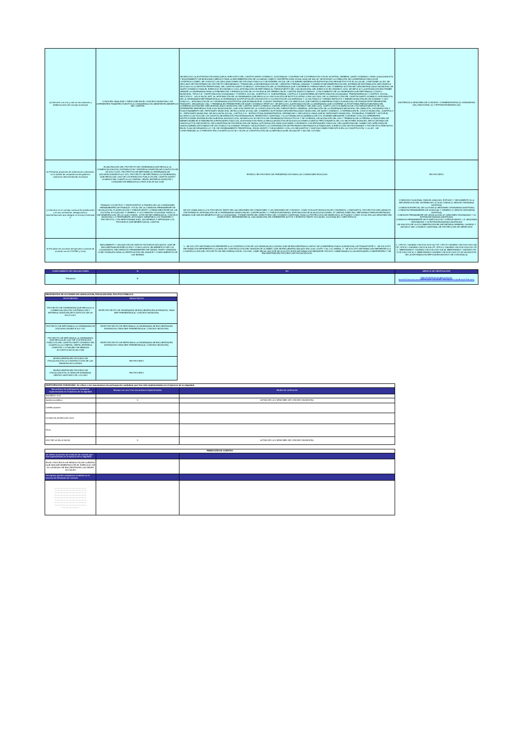| a) Intervenir con voz y voto en las sesiones y deliberaciones del concejo municipal | CONOCER, ANALIZAR Y RESOLVER EN EL CONCEJO MUNICIPAL LOS DIFERENTES TRAMITES PUESTOS A CONSIDERACION SIEMPRE EN BENEFICIO DEL CANTON | SE IMPULSO LA AUTORIZACIÓN PARA QUE AL EJECUTIVO DEL CANTÓN SANTO DOMINGO, SUSCRIBA EL CONVENIO DE COOPERACIÓN CON EL HOSPITAL GENERAL SANTO DOMINGO, PARA LA ADQUISICIÓN Y EQUIPAMENTO DE MOBILIARIO MÉDICO PARA LA IMPLEMENTACIÓN DE LA UNIDAD GINECO-OBSTÉTRICA EN DICHA CASA DE SALUD; SE APROBÓ LA CREACIÓN DE LA EMPRESA PÚBLICA DE CONSTRUCCIONES; SE CONOCIÓ LAS DECLARACIONES DE UTILIDAD PÚBLICA O DE INTERÉS SOCIAL DE LOS BIENES MATERIA DE EXPROPIACIÓN RESUELTOS POR EL ALCALDE, CONFORME LA LEY; SE DECLARÓ DE PRIORITARIO EL PROYECTO DENOMINADO: "FINANCIAR LA MODERNIZACIÓN DEL CATASTRO PREDIAL URBANO Y DISEÑO E IMPLEMENTACIÓN DEL SISTEMA DE INFORMACIÓN GEOGRÁFICA APLICADO A LA GESTIÓN TERRITORIAL DEL CANTÓN SANTO DOMINGO"; APROBACIÓN DE LA ORDENANZA QUE CONTIENE EL PRESUPUESTO DEL GOBIERNO AUTÓNOMO DESCENTRALIZADO MUNICIPAL DE SANTO DOMINGO PARA EL EJERCICIO ECONÓMICO 2019; APROBACIÓN DE REFORMAS AL PRESUPUESTO DEL GAD MUNICIPAL DEL EJERCICIO ECONÓMICO 2019; SE IMPULSO LA APROBACIÓN EN PRIMER DEBATE LA ORDENANZA PARA LA PREVENCIÓN Y ERRADICACIÓN DE LA VIOLENCIA DE GÉNERO EN EL CANTÓN SANTO DOMINGO. CONOCIMIENTO DE LA ORDENANZA QUE REFORMA AL CÓDIGO MUNICIPAL, TÍTULO III - PARTICIPACIÓN CIUDADANA Y CONTROL SOCIAL, SUBTÍTULO II -SUBSISTEMAS, CAPÍTULO II-SUBSISTEMA DE PARTICIPACIÓN CIUDADANA, TRANSPARENCIA Y CONTROL SOCIAL, SECCIÓN IV - SILLA VACÍA, ART. 30; APROBACIÓN DE LA ORDENANZA QUE REGULA LA CIRCULACIÓN DE MOTOCICLETAS L3 EN LAS VÍAS, DE LA JURISDICCIÓN DEL CANTÓN SANTO DOMINGO; APROBACIÓN DE LA ORDENANZA REFORMATORIA A LA ORDENANZA SUSTITUTIVA DE UTILIZACIÓN U OCUPACIÓN DE LAS AVENIDAS Y LA VÍA PÚBLICA Y DEMÁS ESPACIOS Y BIENES MUNICIPALES DE DOMINIO Y USO PÚBLICO, ; APROBACION DE LA "ORDENANZA SUSTITUTIVA QUE ESTABLECE EL CUADRO TARIFARIO DE LOS SERVICIOS QUE PRESTA LA EMPRESA PÚBLICA MUNICIPAL DE TRANSPORTE TERRESTRE, TRÁNSITO, SEGURIDAD VIAL Y TERMINALES TERRESTRES DE SANTO DOMINGO EPMT-SD"; SE IMPULSO LA APROBACIÓN DE LA ORDENANZA QUE CONTIENE LA PROFORMA PRESUPUESTARIA DEL GOBIERNO AUTÓNOMO DESCENTRALIZADO MUNICIPAL DEL CANTÓN SANTO DOMINGO, PARA EL EJERCICIO ECONÓMICO DEL AÑO 2020, JUNTO CON LOS ANEXOS DE LOS PRESUPUESTOS DE LAS DIFERENTES EMPRESAS PÚBLICAS MUNICIPALES, QUE SON PARTE DE LA CONSOLIDACIÓN DEL PRESUPUESTO GENERAL; APROBACIÓN DE LA ORDENANZA MUNICIPAL DE CREACIÓN, ORGANIZACIÓN Y FUNCIONAMIENTO DEL PATRONATO MUNICIPAL DE INCLUSIÓN SOCIAL DEL GOBIERNO AUTÓNOMO DESCENTRALIZADO MUNICIPAL DE SANTO DOMINGO, CONTENIDA EN EL CÓDIGO MUNICIPAL, SUBTÍTULO III - PATRONATO MUNICIPAL DE INCLUSIÓN SOCIAL, CAPITULO IV - ESTRUCTURA ADMINISTRATIVA, PATRIMONIO Y RECURSOS; PARA QUE EL PATRONATO MUNICIPAL, PROMUEVA, FOMENTE Y APOYÉ EL ACCESO A LAS TICS DE LOS GRUPOS DE ATENCIÓN PRIORITARIA EN EL TERRITORIO CANTONAL Y A LA FORMACIÓN ACADÉMICA DE LOS JÓVENES MEDIANTE CONVENIO CON LAS DIFERENTES INSTITUCIONES ESTATALES EN NUESTRA JURISDICCIÓN, SE IMPULSO ROYECTOS DE ORDENANZA PRODUCTIVOS Y DE VIVIENDA; LEGALIZACIÓN DEL USO Y TENENCIA DE LA TIERRA; DONACIONES DE BIENES MUEBLES E INMUEBLES A ENTIDADES PÚBLICAS, AUTORIZACIÓN PARA LA REGULARIZACIÓN DE ADJUDICACIONES A VARIOS PETICIONARIOS DE LOS SECTORES RURALES, REVOCATORIAS DE VARIOS ACTOS DECISORIOS, DECLARATORIA DE PRIORIZACIÓN DE OBRAS, AUTORIZACIÓN PARA SUSCRIBIR CONVENIOS CON ENTIDADES PÚBLICAS, DECLARATORIA DEL CAMBIO DE CATEGORÍA DE VARIOS BIENES DE DOMINIO DE USO PÚBLICO A DOMINIO PRIVADO: SE AUTORIZÓ LA CONTRATACIÓN DE PESTAMOS DESTINADOS A FINANCIAR LA EJECUCIÓN DE PROGRAMAS Y PROYECTOS PREVISTOS EN EL PLAN DE DESARROLLO Y EL DE ORDENAMIENTO TERRITORIAL, EN EL MONTO Y DE ACUERDO CON LOS REQUISITOS Y DISPOSICIONES PREVISTOS EN LA CONSTITUCIÓN, Y LA LEY ; DE CONFORMIDAD A LO PREVISTO EN LOS ARTÍCULOS 35 Y 39 DE LA CONSTITUCIÓN DE LA REPÚBLICA DEL ECUADOR Y 362 DEL COOTAD | ASISTENCIA A SESIONES DE CONCEJO: CONMEMORATIVA (1) ORDINARIAS (29), INAUGURAL (1) Y EXTRAORDINARIAS (16) |
| b) Presentar proyectos de ordenanzas cantonales, en el ámbito de competencia del gobierno autónomo descentralizado municipal | ELABORACION DEL PROYECTO DE ORDENANZA QUE REGULA LA COMERCIALIZACIÓN, DISTRIBUCIÓN Y ENTREGA GRATUITA DE PLÁSTICOS DE UN SOLO USO; PROYECTOS DE REFORMA LA ORDENANZA DE DISCAPACIDADES E-007-VZC; PROYECTO DE REFORMA A LA ORDENANZA; QUE REGULA EL USO DE LOS ESPACIOS PÚBLICOS DEL CANTÓN SANTO DOMINGO EN CUANTO A LA COMPRA, VENTA, ENTREGA GRATUITA Y CONSUMO DE BEBIDAS ALCOHÓLICAS M-050-VQM | ESTADO: EN PROCESO DE PRESENTACION PARA LAS COMISIONES EDILICIAS | EN PROCESO |
| c) Intervenir en el consejo cantonal de planificación y en las comisiones, delegaciones y representaciones que designe el concejo municipal; y, | TRABAJO COLECTIVO Y PARTICIPATIVO A TRAVES DE LAS COMISIONES PERMANENTES DE TRABAJO: VOCAL DE LA COMISION PERMANENTE DE LEGISLACION, PLANIFICACION Y PRESUPUESTO, COMISIONES ESPECIAL DE CULTURA, E IGUALDAD Y GENERO; Y LA COMISION OCASIONAL PARA LA IMPLEMENTACION DE LA CAJA COMUN . A FIN DE RECOMENDAR AL CONCEJO MUNICIPAL LO PERTINENTE, APOYANDO SIEMPRE A LOS TRAMITES Y PROYECTOS, CON RESPONSABILIDAD, SIN IMPEDIR O RETRASAR LOS PROCESOS QUE BENEFICIAN AL CANTON | SE DIO VIABILIDAD A LOS PROCESOS TANTO EN LAS SESIONES DE COMISIONES Y LAS SESIONES DE CONCEJO: COMO SON AUTORIZACION DE CONVENIOS, COMODATOS, PROYECTOS DECLARADOS PRIORITARIOS, APROBACION DE 4 ORDENANZAS MUNICIPALES, 6 ESPECIALES Y 2 PRESUPUESTARIAS, APROBACION DE 66 ADJUDICACIONES, 87 VENTAS DIRECTAS, REFORMAS PRESUPUESTARIAS, MISMAS QUE VAN EN BENEFICIO DE LA CIUDADANIA . FORME PARTE DEL DIRECTORIO DEL CONSEJO CANTONAL PARA LA PROTECCION DE DERECHOS, ACTUANDO COMO VOCAL EN LAS SESIONES DEL DIRECTORIO. REPRESENTAR AL GAD MUNICIPAL EN DIFERENTES ACTOS Y EVENTOS TANTO SOCIALES, CULTURALES Y DEPORTIVOS. | COMISION OCASIONAL PARA EL ANALISIS, ESTUDIO Y SEGUIMENTO A LA IMPLENTACION DEL SISTEMA DE LA CAJA COMUN (1 SESION ORDINARIA ASISTIDA) COMISION ESPECIAL DE CULTURA (5 SESIONES ORDINARIAS ASISTIDAS) COMISION PERMANENTE DE IGUALDAD Y GENERO (1 SESION ORDINARIA ASISTIDA) COMISION PERMANENTE DE LEGISLACION (21 SESIONES ORDINARIAS Y 16 EXTRAORDINARIAS ASISTIDAS) COMISION PERMANENTE DE PLANIFICACION Y PRESUPUESTO ( 21 SESIONES ORDINARIAS Y 16 EXTRAORDINARIAS ASISTIDAS) VALIDACION DE LA DOCUMENTACION EN SECRETARIA GENERAL GADMSD Y ARCHIVO DEL CONSEJO CANTONAL DE PROTECCION DE DERECHOS |
| d) Fiscalizar las acciones del ejecutivo cantonal de acuerdo con el COOTAD y la ley | SEGUIMIENTO Y VALIDACION DE VARIOS PROCESOS INICIADOS, QUE SE ENCUENTRAN EN EJECUCION Y CONCLUIDOS, EN BENEFICIO DE LOS CIUDADANOS. RECORRIDOS PERMANENTES DE OBRAS, TANTO URBANAS COMO RURALES PARA LA VERIFICACION DEL AVANCE Y CUMPLIMIENTOS DE LAS MISMAS | 1.- SE SOLCITO INFORMACION REFRENTE A LA CONSTRUCCION DE LAS PARADAS INCLUSIVAS QUE SE ENCUENTRAN A CARGO DE LA EMPRESA PUBLICA MUNICIPAL DE TRANSPORTE 2.- SE SOLICITO INFORMACION REFERENTE A LA OBRA DE CONSTRUCCION DEL PARQUE DE LA NIÑEZ; QUE SE ENCUENTRA UBICADO EN LA AV. QUITO Y AV. LA LORENA. 3.- SE SOLCITO INFORMACION REFRENTE A LA CONSTRUCCION DEL PROYECTO DE RECUPERACION EL COLONO, CABE RECALCAR QUE SE SOLICITO ESTA INFORMACION MEDIANTE OFICIOS Y MEMORANDO A LAS ENTIDADES COMPETENTES Y SE ENCUENTRAN EN PROCESO DE FISCALIZACION. | 1.- OFICIO: GADMSD-CM-DCB-2019-002-OF; OFICIO GADMSD-CM-DCB-2019-005-OF; OFICIO: GADMSD-CM-DCB-009-OF; OFICIO: GADMSD-CM-DCB-2019-011-OF; 2.- MEMORANDO: GADMSD-CM-DCB-2019-108-M; MEMORANDO: GADMSD-CM-DCB-2019-125-M, 3.-MEMORANDO:GADMSD-CM-DCB-2019-121-M-VALIDACION DE LA INFORMACION REPOSA EN ARCHIVO DE CONCEJALIA. |
| CUMPLIMIENTO DE OBLIGACIONES | SI | NO | MEDIOS DE VERIFICACIÓN |
| --- | --- | --- | --- |
| Tributarias | X | | https://srienlinea.sri.gob.ec/sri-en-linea/SriDeclaracionesWeb/EstadoTributario/Consultas/consultaEstadoTributario |
| PROPUESTAS DE ACCIONES DE LEGISLACION, FISCALIZACION, POLITICA PÚBLICA: | |
| PROPUESTAS | RESULTADOS |
| PROYECTO DE ORDENANZA QUE REGULA LA COMERCIALIZACIÓN, DISTRIBUCIÓN Y ENTREGA GRATUITA DE PLÁSTICOS DE UN SOLO USO. | ESTE PROYECTO DE ORDENANZA SE ENCUENTRA EN BORRADOR, PARA SER PRESENTADA AL CONCEJO MUNICIPAL |
| PROYECTO DE REFORMA A LA ORDENANZA DE DISCAPACIDADES E-007-VZC | ESTE PROYECTO DE REFORMA A LA ORDENANZA SE ENCUENTRA EN BORRADOR, PARA SER PRESENTADA AL CONCEJO MUNICIPAL |
| PROYECTO DE REFORMA A LA ORDENANZA QUE REGULA EL USO DE LOS ESPACIOS PÚBLICOS DEL CANTÓN SANTO DOMINGO EN CUANTO A LA COMPRA, VENTA, ENTREGA GRATUITA Y CONSUMO DE BEBIDAS ALCOHÓLICAS M-050-VQM | ESTE PROYECTO DE REFROMA A LA ORDENANZA SE ENCUENTRA EN BORRADOR, PARA SER PRESENTADA AL CONCEJO MUNICIPAL |
| SE ENCUENTRA EN PROCESO DE FISCALIZACION LA CONSTRUCCION DE LAS PARADAS INCLUSIVAS | EN PROCESO |
| SE ENCUENTRA EN PROCESO DE FISCALIZACION LA OBRA DE NOMINADA CENTRO HISTORICO EL COLONO | EN PROCESO |
| PARTICIPACION CIUDADANA: Se refiere a los mecanismos de participación ciudadana que han sido implementados en el ejercicio de su dignidad: | | |
| Mecanismos de participación ciudadana implementados en el ejercicio de su dignidad | Marque con una X los mecanismos implementados | Medios de verificación |
| Asamblea Local | | |
| Audiencia pública | X | ACTAS DE LA S SESIONES DE CONCEJO MUNICIPAL |
| Cabildo popular | | |
| Consejo de planificación local | | |
| Otros | | |
| USO DE LA SILLA VACIA | X | ACTAS DE LA S SESIONES DE CONCEJO MUNICIPAL |
| RENDICIÓN DE CUENTAS | | |
| Se refiere al proceso de rendición de cuentas que han implementado en el ejercicio de su dignidad: | | |
| EN EL PROCESOS DE RENDICION DE CUENTAS QUE HAN IMPLEMENTADO EN EL EJERCICIO DE SU DIGNIDAD SE ENCUENTRA EN LAS REDES SOCIALES | | |
| Principales aportes ciudadanos recibidos en el proceso de Rendición de Cuentas: | | |
| ...................................................... ...................................................... ...................................................... ...................................................... ...................................................... ...................................................... ...................................................... ...................................................... .............................. | | |